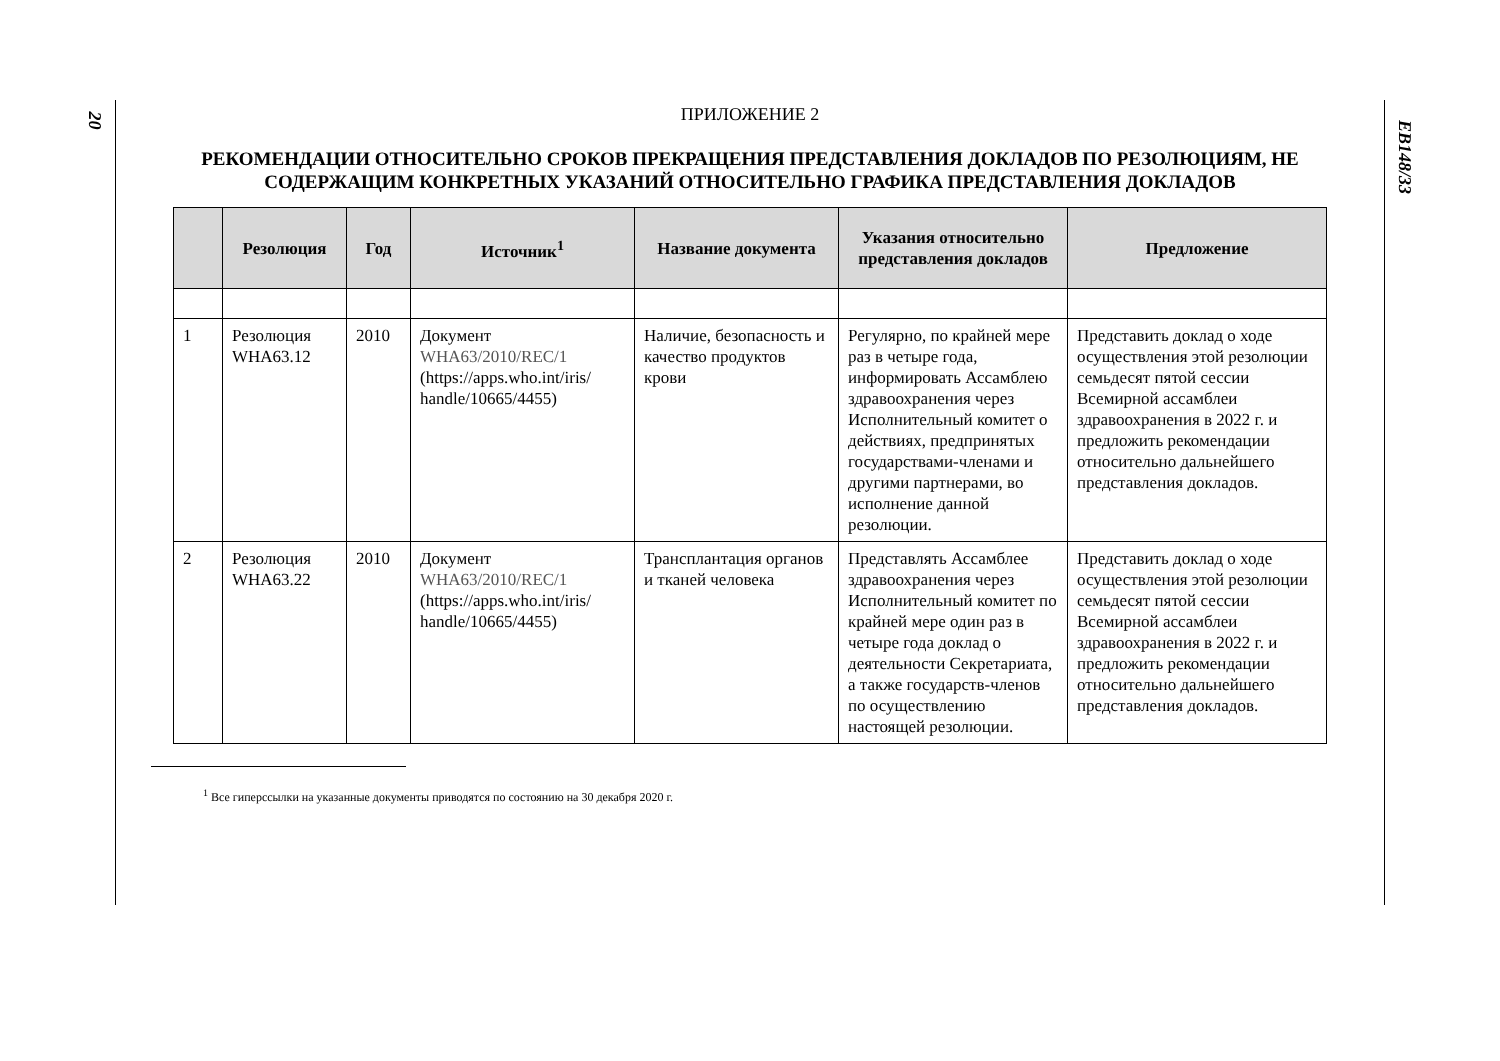20
ПРИЛОЖЕНИЕ 2
РЕКОМЕНДАЦИИ ОТНОСИТЕЛЬНО СРОКОВ ПРЕКРАЩЕНИЯ ПРЕДСТАВЛЕНИЯ ДОКЛАДОВ ПО РЕЗОЛЮЦИЯМ, НЕ СОДЕРЖАЩИМ КОНКРЕТНЫХ УКАЗАНИЙ ОТНОСИТЕЛЬНО ГРАФИКА ПРЕДСТАВЛЕНИЯ ДОКЛАДОВ
| | Резолюция | Год | Источник<sup>1</sup> | Название документа | Указания относительно представления докладов | Предложение |
| --- | --- | --- | --- | --- | --- | --- |
| 1 | Резолюция WHA63.12 | 2010 | Документ WHA63/2010/REC/1 (https://apps.who.int/iris/ handle/10665/4455) | Наличие, безопасность и качество продуктов крови | Регулярно, по крайней мере раз в четыре года, информировать Ассамблею здравоохранения через Исполнительный комитет о действиях, предпринятых государствами-членами и другими партнерами, во исполнение данной резолюции. | Представить доклад о ходе осуществления этой резолюции семьдесят пятой сессии Всемирной ассамблеи здравоохранения в 2022 г. и предложить рекомендации относительно дальнейшего представления докладов. |
| 2 | Резолюция WHA63.22 | 2010 | Документ WHA63/2010/REC/1 (https://apps.who.int/iris/ handle/10665/4455) | Трансплантация органов и тканей человека | Представлять Ассамблее здравоохранения через Исполнительный комитет по крайней мере один раз в четыре года доклад о деятельности Секретариата, а также государств-членов по осуществлению настоящей резолюции. | Представить доклад о ходе осуществления этой резолюции семьдесят пятой сессии Всемирной ассамблеи здравоохранения в 2022 г. и предложить рекомендации относительно дальнейшего представления докладов. |
<sup>1</sup> Все гиперссылки на указанные документы приводятся по состоянию на 30 декабря 2020 г.
EB148/33